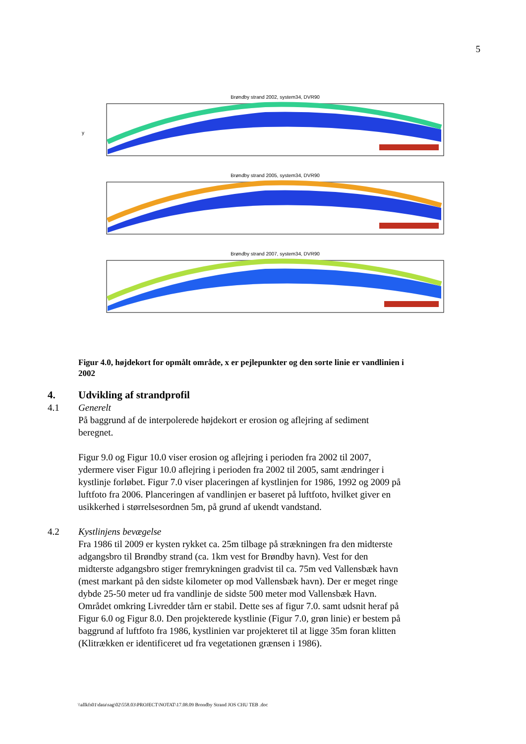5
Brøndby strand 2002, system34, DVR90
y
Brøndby strand 2005, system34, DVR90
Brøndby strand 2007, system34, DVR90
Figur 4.0, højdekort for opmålt område, x er pejlepunkter og den sorte linie er vandlinien i 2002
4. Udvikling af strandprofil
4.1 Generelt
På baggrund af de interpolerede højdekort er erosion og aflejring af sediment beregnet.
Figur 9.0 og Figur 10.0 viser erosion og aflejring i perioden fra 2002 til 2007, ydermere viser Figur 10.0 aflejring i perioden fra 2002 til 2005, samt ændringer i kystlinje forløbet. Figur 7.0 viser placeringen af kystlinjen for 1986, 1992 og 2009 på luftfoto fra 2006. Planceringen af vandlinjen er baseret på luftfoto, hvilket giver en usikkerhed i størrelsesordnen 5m, på grund af ukendt vandstand.
4.2 Kystlinjens bevægelse
Fra 1986 til 2009 er kysten rykket ca. 25m tilbage på strækningen fra den midterste adgangsbro til Brøndby strand (ca. 1km vest for Brøndby havn). Vest for den midterste adgangsbro stiger fremrykningen gradvist til ca. 75m ved Vallensbæk havn (mest markant på den sidste kilometer op mod Vallensbæk havn). Der er meget ringe dybde 25-50 meter ud fra vandlinje de sidste 500 meter mod Vallensbæk Havn. Området omkring Livredder tårn er stabil. Dette ses af figur 7.0. samt udsnit heraf på Figur 6.0 og Figur 8.0. Den projekterede kystlinie (Figur 7.0, grøn linie) er bestem på baggrund af luftfoto fra 1986, kystlinien var projekteret til at ligge 35m foran klitten (Klitrækken er identificeret ud fra vegetationen grænsen i 1986).
\\allkfs01\data\sag\02\558.03\PROJECT\NOTAT\17.08.09 Brondby Strand JOS CHU TEB .doc